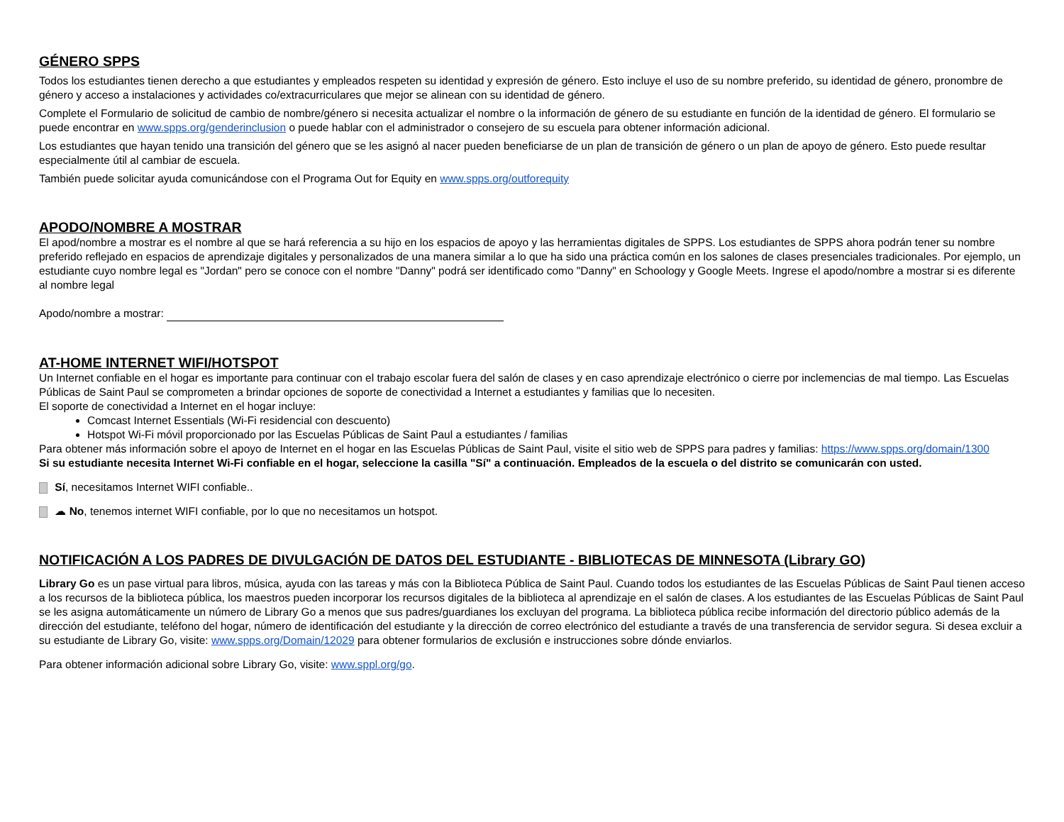GÉNERO SPPS
Todos los estudiantes tienen derecho a que estudiantes y empleados respeten su identidad y expresión de género. Esto incluye el uso de su nombre preferido, su identidad de género, pronombre de género y acceso a instalaciones y actividades co/extracurriculares que mejor se alinean con su identidad de género.
Complete el Formulario de solicitud de cambio de nombre/género si necesita actualizar el nombre o la información de género de su estudiante en función de la identidad de género. El formulario se puede encontrar en www.spps.org/genderinclusion o puede hablar con el administrador o consejero de su escuela para obtener información adicional.
Los estudiantes que hayan tenido una transición del género que se les asignó al nacer pueden beneficiarse de un plan de transición de género o un plan de apoyo de género. Esto puede resultar especialmente útil al cambiar de escuela.
También puede solicitar ayuda comunicándose con el Programa Out for Equity en www.spps.org/outforequity
APODO/NOMBRE A MOSTRAR
El apod/nombre a mostrar es el nombre al que se hará referencia a su hijo en los espacios de apoyo y las herramientas digitales de SPPS. Los estudiantes de SPPS ahora podrán tener su nombre preferido reflejado en espacios de aprendizaje digitales y personalizados de una manera similar a lo que ha sido una práctica común en los salones de clases presenciales tradicionales. Por ejemplo, un estudiante cuyo nombre legal es "Jordan" pero se conoce con el nombre "Danny" podrá ser identificado como "Danny" en Schoology y Google Meets. Ingrese el apodo/nombre a mostrar si es diferente al nombre legal
Apodo/nombre a mostrar:
AT-HOME INTERNET WIFI/HOTSPOT
Un Internet confiable en el hogar es importante para continuar con el trabajo escolar fuera del salón de clases y en caso aprendizaje electrónico o cierre por inclemencias de mal tiempo. Las Escuelas Públicas de Saint Paul se comprometen a brindar opciones de soporte de conectividad a Internet a estudiantes y familias que lo necesiten.
El soporte de conectividad a Internet en el hogar incluye:
Comcast Internet Essentials (Wi-Fi residencial con descuento)
Hotspot Wi-Fi móvil proporcionado por las Escuelas Públicas de Saint Paul a estudiantes / familias
Para obtener más información sobre el apoyo de Internet en el hogar en las Escuelas Públicas de Saint Paul, visite el sitio web de SPPS para padres y familias: https://www.spps.org/domain/1300
Si su estudiante necesita Internet Wi-Fi confiable en el hogar, seleccione la casilla "Sí" a continuación. Empleados de la escuela o del distrito se comunicarán con usted.
Sí, necesitamos Internet WIFI confiable..
☁ No, tenemos internet WIFI confiable, por lo que no necesitamos un hotspot.
NOTIFICACIÓN A LOS PADRES DE DIVULGACIÓN DE DATOS DEL ESTUDIANTE - BIBLIOTECAS DE MINNESOTA (Library GO)
Library Go es un pase virtual para libros, música, ayuda con las tareas y más con la Biblioteca Pública de Saint Paul. Cuando todos los estudiantes de las Escuelas Públicas de Saint Paul tienen acceso a los recursos de la biblioteca pública, los maestros pueden incorporar los recursos digitales de la biblioteca al aprendizaje en el salón de clases. A los estudiantes de las Escuelas Públicas de Saint Paul se les asigna automáticamente un número de Library Go a menos que sus padres/guardianes los excluyan del programa. La biblioteca pública recibe información del directorio público además de la dirección del estudiante, teléfono del hogar, número de identificación del estudiante y la dirección de correo electrónico del estudiante a través de una transferencia de servidor segura. Si desea excluir a su estudiante de Library Go, visite: www.spps.org/Domain/12029 para obtener formularios de exclusión e instrucciones sobre dónde enviarlos.
Para obtener información adicional sobre Library Go, visite: www.sppl.org/go.